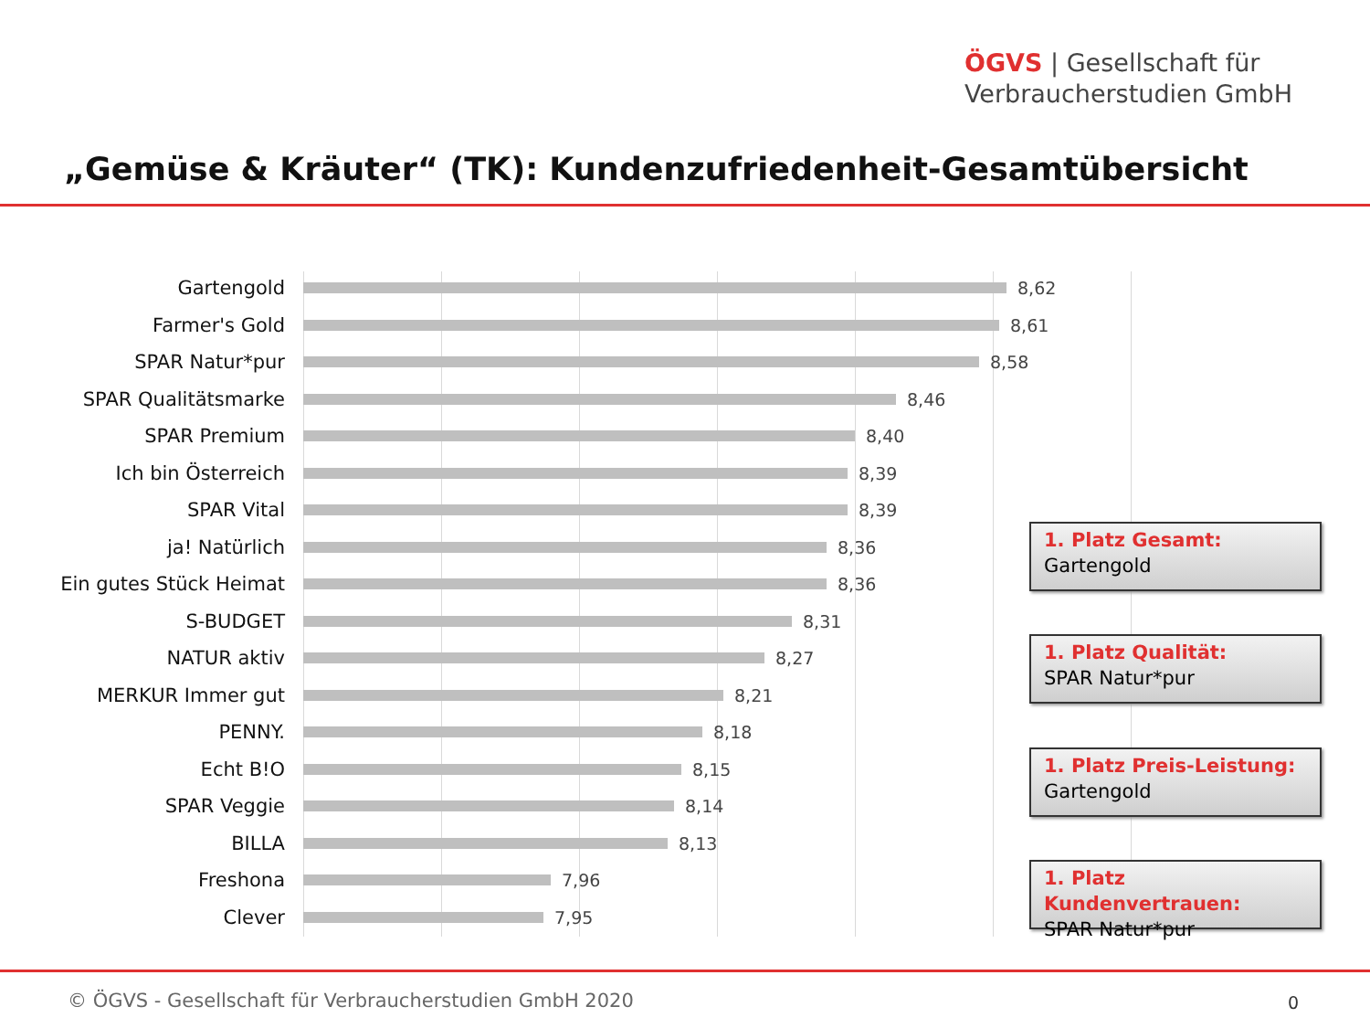ÖGVS | Gesellschaft für
Verbraucherstudien GmbH
„Gemüse & Kräuter“ (TK): Kundenzufriedenheit-Gesamtübersicht
Gartengold 8,62
Farmer's Gold 8,61
SPAR Natur*pur 8,58
SPAR Qualitätsmarke 8,46
SPAR Premium 8,40
Ich bin Österreich 8,39
SPAR Vital 8,39
ja! Natürlich 8,36
Ein gutes Stück Heimat
8,36
S-BUDGET 8,31
NATUR aktiv 8,27
MERKUR Immer gut 8,21
PENNY. 8,18
Echt B!O 8,15
SPAR Veggie 8,14
BILLA 8,13
Freshona 7,96
Clever 7,95
1. Platz Gesamt:
Gartengold
1. Platz Qualität:
SPAR Natur*pur
1. Platz Preis-Leistung:
Gartengold
1. Platz Kundenvertrauen:
SPAR Natur*pur
© ÖGVS - Gesellschaft für Verbraucherstudien GmbH 2020
0